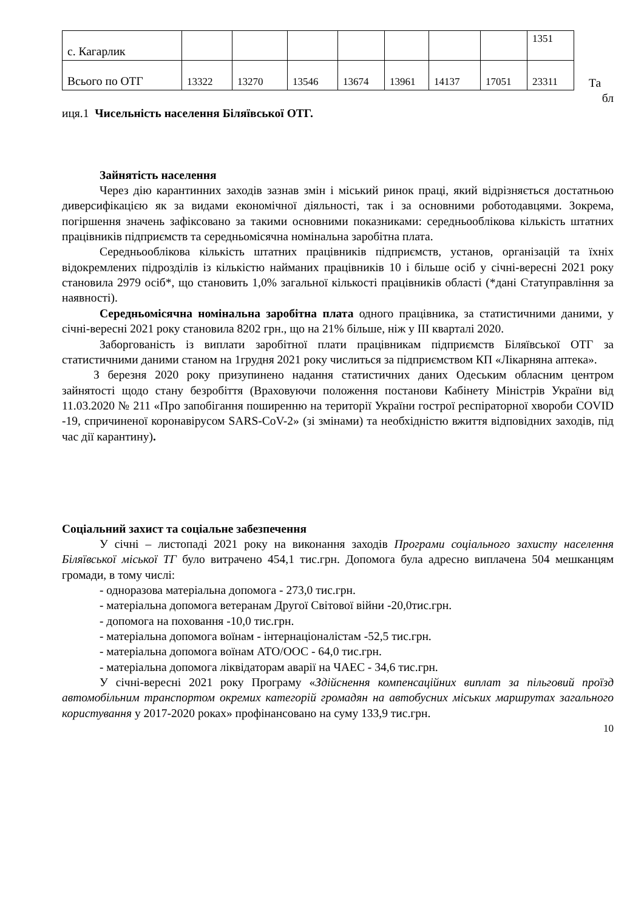| с. Кагарлик | | | | | | | | 1351 |
| Всього по ОТГ | 13322 | 13270 | 13546 | 13674 | 13961 | 14137 | 17051 | 23311 |
Та
бл
иця.1 Чисельність населення Біляївської ОТГ.
Зайнятість населення
Через дію карантинних заходів зазнав змін і міський ринок праці, який відрізняється достатньою диверсифікацією як за видами економічної діяльності, так і за основними роботодавцями. Зокрема, погіршення значень зафіксовано за такими основними показниками: середньооблікова кількість штатних працівників підприємств та середньомісячна номінальна заробітна плата.
Середньооблікова кількість штатних працівників підприємств, установ, організацій та їхніх відокремлених підрозділів із кількістю найманих працівників 10 і більше осіб у січні-вересні 2021 року становила 2979 осіб*, що становить 1,0% загальної кількості працівників області (*дані Статуправління за наявності).
Середньомісячна номінальна заробітна плата одного працівника, за статистичними даними, у січні-вересні 2021 року становила 8202 грн., що на 21% більше, ніж у ІІІ кварталі 2020.
Заборгованість із виплати заробітної плати працівникам підприємств Біляївської ОТГ за статистичними даними станом на 1грудня 2021 року числиться за підприємством КП «Лікарняна аптека».
З березня 2020 року призупинено надання статистичних даних Одеським обласним центром зайнятості щодо стану безробіття (Враховуючи положення постанови Кабінету Міністрів України від 11.03.2020 № 211 «Про запобігання поширенню на території України гострої респіраторної хвороби COVID -19, спричиненої коронавірусом SARS-CoV-2» (зі змінами) та необхідністю вжиття відповідних заходів, під час дії карантину).
Соціальний захист та соціальне забезпечення
У січні – листопаді 2021 року на виконання заходів Програми соціального захисту населення Біляївської міської ТГ було витрачено 454,1 тис.грн. Допомога була адресно виплачена 504 мешканцям громади, в тому числі:
- одноразова матеріальна допомога - 273,0 тис.грн.
- матеріальна допомога ветеранам Другої Світової війни -20,0тис.грн.
- допомога на поховання -10,0 тис.грн.
- матеріальна допомога воїнам - інтернаціоналістам -52,5 тис.грн.
- матеріальна допомога воїнам АТО/ООС - 64,0 тис.грн.
- матеріальна допомога ліквідаторам аварії на ЧАЕС - 34,6 тис.грн.
У січні-вересні 2021 року Програму «Здійснення компенсаційних виплат за пільговий проїзд автомобільним транспортом окремих категорій громадян на автобусних міських маршрутах загального користування у 2017-2020 роках» профінансовано на суму 133,9 тис.грн.
10